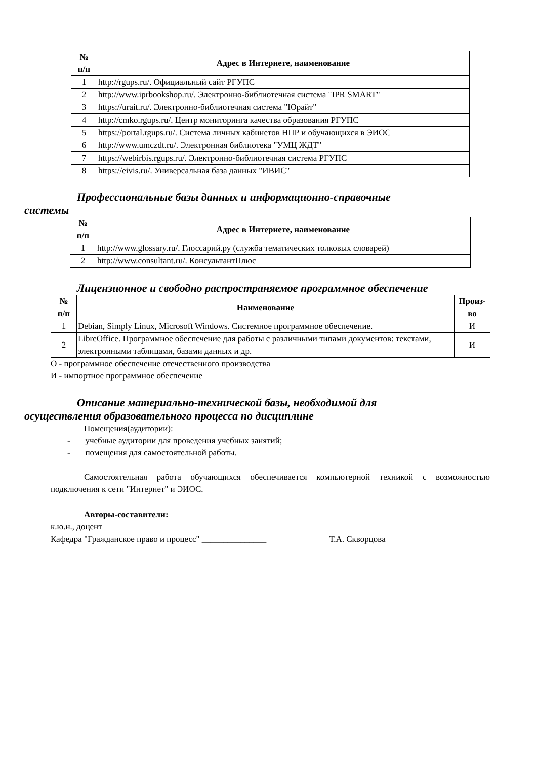| № п/п | Адрес в Интернете, наименование |
| --- | --- |
| 1 | http://rgups.ru/. Официальный сайт РГУПС |
| 2 | http://www.iprbookshop.ru/. Электронно-библиотечная система "IPR SMART" |
| 3 | https://urait.ru/. Электронно-библиотечная система "Юрайт" |
| 4 | http://cmko.rgups.ru/. Центр мониторинга качества образования РГУПС |
| 5 | https://portal.rgups.ru/. Система личных кабинетов НПР и обучающихся в ЭИОС |
| 6 | http://www.umczdt.ru/. Электронная библиотека "УМЦ ЖДТ" |
| 7 | https://webirbis.rgups.ru/. Электронно-библиотечная система РГУПС |
| 8 | https://eivis.ru/. Универсальная база данных "ИВИС" |
Профессиональные базы данных и информационно-справочные
системы
| № п/п | Адрес в Интернете, наименование |
| --- | --- |
| 1 | http://www.glossary.ru/. Глоссарий.ру (служба тематических толковых словарей) |
| 2 | http://www.consultant.ru/. КонсультантПлюс |
Лицензионное и свободно распространяемое программное обеспечение
| № п/п | Наименование | Произ- во |
| --- | --- | --- |
| 1 | Debian, Simply Linux, Microsoft Windows. Системное программное обеспечение. | И |
| 2 | LibreOffice. Программное обеспечение для работы с различными типами документов: текстами, электронными таблицами, базами данных и др. | И |
О - программное обеспечение отечественного производства
И - импортное программное обеспечение
Описание материально-технической базы, необходимой для
осуществления образовательного процесса по дисциплине
Помещения(аудитории):
- учебные аудитории для проведения учебных занятий;
- помещения для самостоятельной работы.
Самостоятельная работа обучающихся обеспечивается компьютерной техникой с возможностью подключения к сети "Интернет" и ЭИОС.
Авторы-составители:
к.ю.н., доцент
Кафедра "Гражданское право и процесс" _______________ Т.А. Скворцова